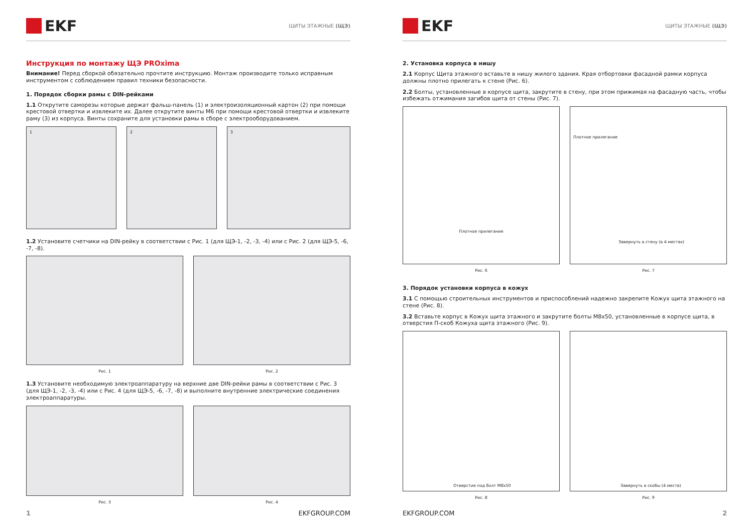EKF
ЩИТЫ ЭТАЖНЫЕ (ЩЭ)
Инструкция по монтажу ЩЭ PROxima
Внимание! Перед сборкой обязательно прочтите инструкцию. Монтаж производите только исправным инструментом с соблюдением правил техники безопасности.
1. Порядок сборки рамы с DIN-рейками
1.1 Открутите саморезы которые держат фальш-панель (1) и электроизоляционный картон (2) при помощи крестовой отвертки и извлеките их. Далее открутите винты М6 при помощи крестовой отвертки и извлеките раму (3) из корпуса. Винты сохраните для установки рамы в сборе с электрооборудованием.
1 2 3
1.2 Установите счетчики на DIN-рейку в соответствии с Рис. 1 (для ЩЭ-1, -2, -3, -4) или с Рис. 2 (для ЩЭ-5, -6, -7, -8).
Рис. 1 Рис. 2
1.3 Установите необходимую электроаппаратуру на верхние две DIN-рейки рамы в соответствии с Рис. 3 (для ЩЭ-1, -2, -3, -4) или с Рис. 4 (для ЩЭ-5, -6, -7, -8) и выполните внутренние электрические соединения электроаппаратуры.
Рис. 3 Рис. 4
1 EKFGROUP.COM
EKF
ЩИТЫ ЭТАЖНЫЕ (ЩЭ)
2. Установка корпуса в нишу
2.1 Корпус Щита этажного вставьте в нишу жилого здания. Края отбортовки фасадной рамки корпуса должны плотно прилегать к стене (Рис. 6).
2.2 Болты, установленные в корпусе щита, закрутите в стену, при этом прижимая на фасадную часть, чтобы избежать отжимания загибов щита от стены (Рис. 7).
Плотное прилегание
Плотное прилегание
Завернуть в стену (в 4 местах)
Рис. 6 Рис. 7
3. Порядок установки корпуса в кожух
3.1 С помощью строительных инструментов и приспособлений надежно закрепите Кожух щита этажного на стене (Рис. 8).
3.2 Вставьте корпус в Кожух щита этажного и закрутите болты М8х50, установленные в корпусе щита, в отверстия П-скоб Кожуха щита этажного (Рис. 9).
Отверстие под болт М8х50 Завернуть в скобы (4 места)
Рис. 8 Рис. 9
EKFGROUP.COM 2